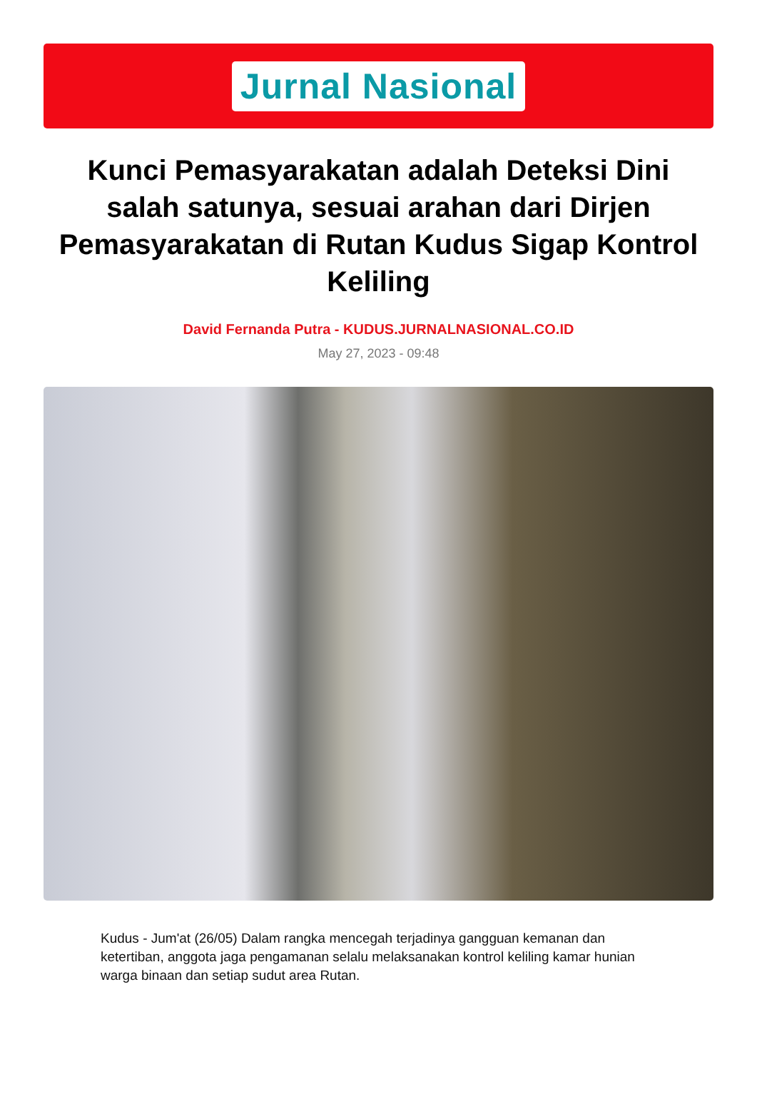Jurnal Nasional
Kunci Pemasyarakatan adalah Deteksi Dini salah satunya, sesuai arahan dari Dirjen Pemasyarakatan di Rutan Kudus Sigap Kontrol Keliling
David Fernanda Putra - KUDUS.JURNALNASIONAL.CO.ID
May 27, 2023 - 09:48
Kudus - Jum'at (26/05) Dalam rangka mencegah terjadinya gangguan kemanan dan ketertiban, anggota jaga pengamanan selalu melaksanakan kontrol keliling kamar hunian warga binaan dan setiap sudut area Rutan.